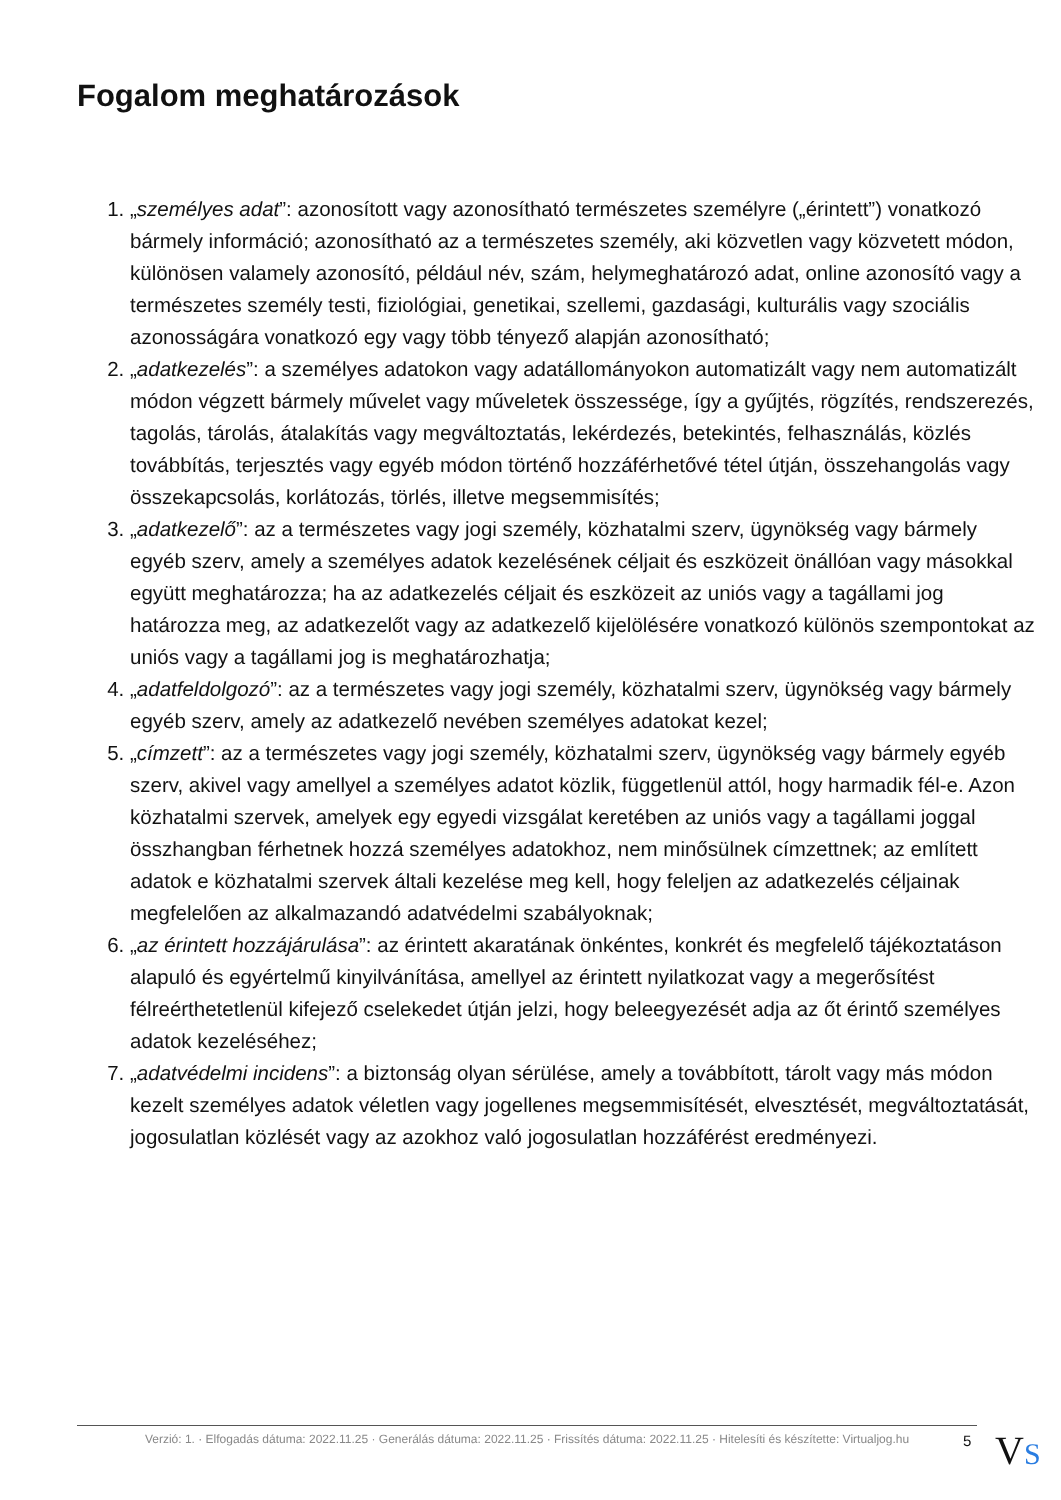Fogalom meghatározások
1. „személyes adat”: azonosított vagy azonosítható természetes személyre („érintett”) vonatkozó bármely információ; azonosítható az a természetes személy, aki közvetlen vagy közvetett módon, különösen valamely azonosító, például név, szám, helymeghatározó adat, online azonosító vagy a természetes személy testi, fiziológiai, genetikai, szellemi, gazdasági, kulturális vagy szociális azonosságára vonatkozó egy vagy több tényező alapján azonosítható;
2. „adatkezelés”: a személyes adatokon vagy adatállományokon automatizált vagy nem automatizált módon végzett bármely művelet vagy műveletek összessége, így a gyűjtés, rögzítés, rendszerezés, tagolás, tárolás, átalakítás vagy megváltoztatás, lekérdezés, betekintés, felhasználás, közlés továbbítás, terjesztés vagy egyéb módon történő hozzáférhetővé tétel útján, összehangolás vagy összekapcsolás, korlátozás, törlés, illetve megsemmisítés;
3. „adatkezelő”: az a természetes vagy jogi személy, közhatalmi szerv, ügynökség vagy bármely egyéb szerv, amely a személyes adatok kezelésének céljait és eszközeit önállóan vagy másokkal együtt meghatározza; ha az adatkezelés céljait és eszközeit az uniós vagy a tagállami jog határozza meg, az adatkezelőt vagy az adatkezelő kijelölésére vonatkozó különös szempontokat az uniós vagy a tagállami jog is meghatározhatja;
4. „adatfeldolgozó”: az a természetes vagy jogi személy, közhatalmi szerv, ügynökség vagy bármely egyéb szerv, amely az adatkezelő nevében személyes adatokat kezel;
5. „címzett”: az a természetes vagy jogi személy, közhatalmi szerv, ügynökség vagy bármely egyéb szerv, akivel vagy amellyel a személyes adatot közlik, függetlenül attól, hogy harmadik fél-e. Azon közhatalmi szervek, amelyek egy egyedi vizsgálat keretében az uniós vagy a tagállami joggal összhangban férhetnek hozzá személyes adatokhoz, nem minősülnek címzettnek; az említett adatok e közhatalmi szervek általi kezelése meg kell, hogy feleljen az adatkezelés céljainak megfelelően az alkalmazandó adatvédelmi szabályoknak;
6. „az érintett hozzájárulása”: az érintett akaratának önkéntes, konkrét és megfelelő tájékoztatáson alapuló és egyértelmű kinyilvánítása, amellyel az érintett nyilatkozat vagy a megerősítést félreérthetetlenül kifejező cselekedet útján jelzi, hogy beleegyezését adja az őt érintő személyes adatok kezeléséhez;
7. „adatvédelmi incidens”: a biztonság olyan sérülése, amely a továbbított, tárolt vagy más módon kezelt személyes adatok véletlen vagy jogellenes megsemmisítését, elvesztését, megváltoztatását, jogosulatlan közlését vagy az azokhoz való jogosulatlan hozzáférést eredményezi.
Verzió: 1. · Elfogadás dátuma: 2022.11.25 · Generálás dátuma: 2022.11.25 · Frissítés dátuma: 2022.11.25 · Hitelesíti és készítette: Virtualjog.hu
5 VS